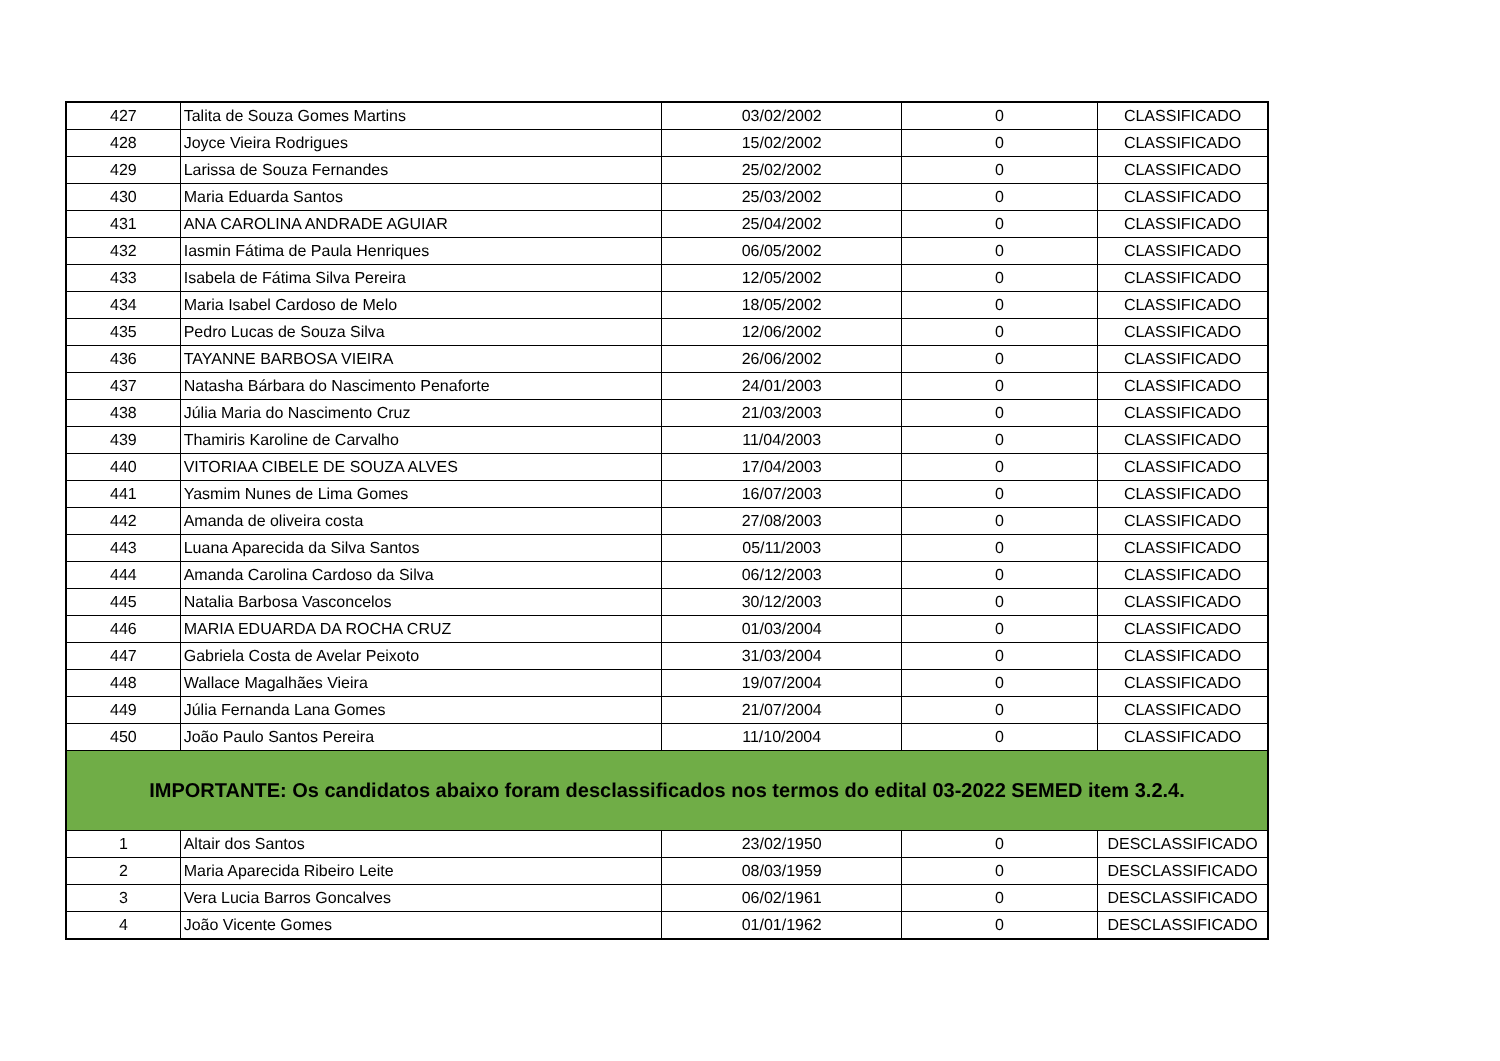| 427 | Talita de Souza Gomes Martins | 03/02/2002 | 0 | CLASSIFICADO |
| 428 | Joyce Vieira Rodrigues | 15/02/2002 | 0 | CLASSIFICADO |
| 429 | Larissa de Souza Fernandes | 25/02/2002 | 0 | CLASSIFICADO |
| 430 | Maria Eduarda Santos | 25/03/2002 | 0 | CLASSIFICADO |
| 431 | ANA CAROLINA ANDRADE AGUIAR | 25/04/2002 | 0 | CLASSIFICADO |
| 432 | Iasmin Fátima de Paula Henriques | 06/05/2002 | 0 | CLASSIFICADO |
| 433 | Isabela de Fátima Silva Pereira | 12/05/2002 | 0 | CLASSIFICADO |
| 434 | Maria Isabel Cardoso de Melo | 18/05/2002 | 0 | CLASSIFICADO |
| 435 | Pedro Lucas de Souza Silva | 12/06/2002 | 0 | CLASSIFICADO |
| 436 | TAYANNE BARBOSA VIEIRA | 26/06/2002 | 0 | CLASSIFICADO |
| 437 | Natasha Bárbara do Nascimento Penaforte | 24/01/2003 | 0 | CLASSIFICADO |
| 438 | Júlia Maria do Nascimento Cruz | 21/03/2003 | 0 | CLASSIFICADO |
| 439 | Thamiris Karoline de Carvalho | 11/04/2003 | 0 | CLASSIFICADO |
| 440 | VITORIAA CIBELE DE SOUZA ALVES | 17/04/2003 | 0 | CLASSIFICADO |
| 441 | Yasmim Nunes de Lima Gomes | 16/07/2003 | 0 | CLASSIFICADO |
| 442 | Amanda de oliveira costa | 27/08/2003 | 0 | CLASSIFICADO |
| 443 | Luana Aparecida da Silva Santos | 05/11/2003 | 0 | CLASSIFICADO |
| 444 | Amanda Carolina Cardoso da Silva | 06/12/2003 | 0 | CLASSIFICADO |
| 445 | Natalia Barbosa Vasconcelos | 30/12/2003 | 0 | CLASSIFICADO |
| 446 | MARIA EDUARDA DA ROCHA CRUZ | 01/03/2004 | 0 | CLASSIFICADO |
| 447 | Gabriela Costa de Avelar Peixoto | 31/03/2004 | 0 | CLASSIFICADO |
| 448 | Wallace Magalhães Vieira | 19/07/2004 | 0 | CLASSIFICADO |
| 449 | Júlia Fernanda Lana Gomes | 21/07/2004 | 0 | CLASSIFICADO |
| 450 | João Paulo Santos Pereira | 11/10/2004 | 0 | CLASSIFICADO |
| IMPORTANTE: Os candidatos abaixo foram desclassificados nos termos do edital 03-2022 SEMED item 3.2.4. | | | | |
| 1 | Altair dos Santos | 23/02/1950 | 0 | DESCLASSIFICADO |
| 2 | Maria Aparecida Ribeiro Leite | 08/03/1959 | 0 | DESCLASSIFICADO |
| 3 | Vera Lucia Barros Goncalves | 06/02/1961 | 0 | DESCLASSIFICADO |
| 4 | João Vicente Gomes | 01/01/1962 | 0 | DESCLASSIFICADO |